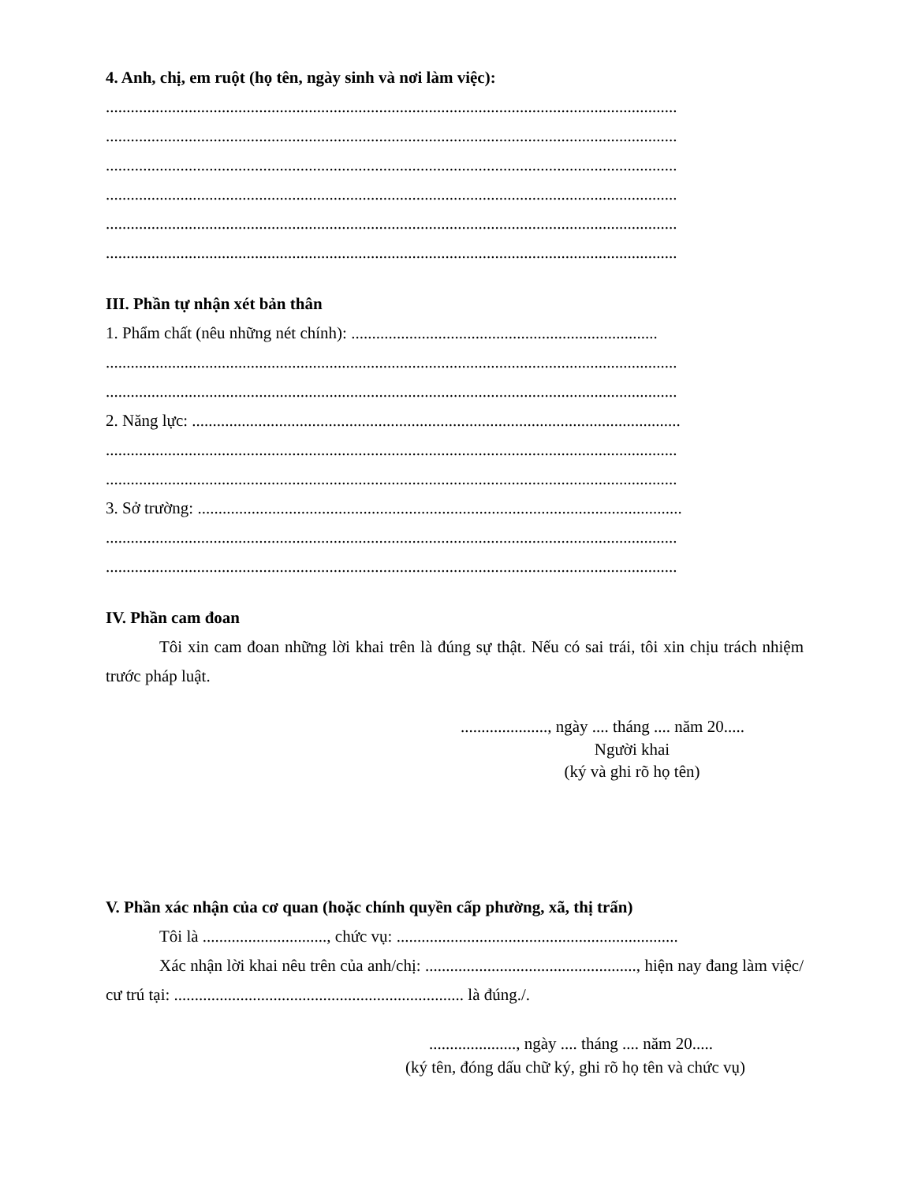4. Anh, chị, em ruột (họ tên, ngày sinh và nơi làm việc):
..........................................................................................................................................
..........................................................................................................................................
..........................................................................................................................................
..........................................................................................................................................
..........................................................................................................................................
..........................................................................................................................................
III. Phần tự nhận xét bản thân
1. Phẩm chất (nêu những nét chính): ..........................................................................
..........................................................................................................................................
..........................................................................................................................................
2. Năng lực: ......................................................................................................................
..........................................................................................................................................
..........................................................................................................................................
3. Sở trường: .....................................................................................................................
..........................................................................................................................................
..........................................................................................................................................
IV. Phần cam đoan
Tôi xin cam đoan những lời khai trên là đúng sự thật. Nếu có sai trái, tôi xin chịu trách nhiệm trước pháp luật.
....................., ngày .... tháng .... năm 20.....
Người khai
(ký và ghi rõ họ tên)
V. Phần xác nhận của cơ quan (hoặc chính quyền cấp phường, xã, thị trấn)
Tôi là .............................., chức vụ: ....................................................................
Xác nhận lời khai nêu trên của anh/chị: ..................................................., hiện nay đang làm việc/ cư trú tại: ...................................................................... là đúng./.
....................., ngày .... tháng .... năm 20.....
(ký tên, đóng dấu chữ ký, ghi rõ họ tên và chức vụ)